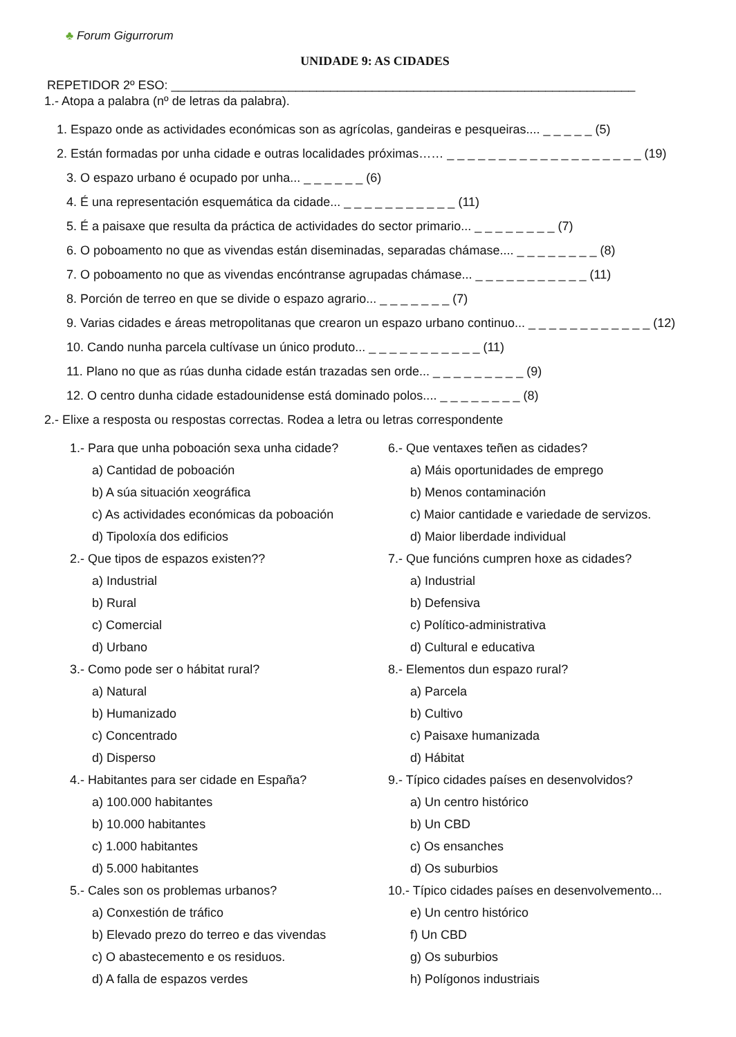♣ Forum Gigurrorum
UNIDADE 9: AS CIDADES
REPETIDOR 2º ESO: ___________________________________________________________________
1.- Atopa a palabra (nº de letras da palabra).
1. Espazo onde as actividades económicas son as agrícolas, gandeiras e pesqueiras.... _ _ _ _ _ (5)
2. Están formadas por unha cidade e outras localidades próximas…… _ _ _ _ _ _ _ _ _ _ _ _ _ _ _ _ _ _ _ (19)
3. O espazo urbano é ocupado por unha... _ _ _ _ _ _ (6)
4. É una representación esquemática da cidade... _ _ _ _ _ _ _ _ _ _ _ (11)
5. É a paisaxe que resulta da práctica de actividades do sector primario... _ _ _ _ _ _ _ _ (7)
6. O poboamento no que as vivendas están diseminadas, separadas chámase.... _ _ _ _ _ _ _ _ (8)
7. O poboamento no que as vivendas encóntranse agrupadas chámase... _ _ _ _ _ _ _ _ _ _ _ (11)
8. Porción de terreo en que se divide o espazo agrario... _ _ _ _ _ _ _ (7)
9. Varias cidades e áreas metropolitanas que crearon un espazo urbano continuo... _ _ _ _ _ _ _ _ _ _ _ _ (12)
10. Cando nunha parcela cultívase un único produto... _ _ _ _ _ _ _ _ _ _ _ (11)
11. Plano no que as rúas dunha cidade están trazadas sen orde... _ _ _ _ _ _ _ _ _ (9)
12. O centro dunha cidade estadounidense está dominado polos.... _ _ _ _ _ _ _ _ (8)
2.- Elixe a resposta ou respostas correctas. Rodea a letra ou letras correspondente
1.- Para que unha poboación sexa unha cidade?
a) Cantidad de poboación
b) A súa situación xeográfica
c) As actividades económicas da poboación
d) Tipoloxía dos edificios
2.- Que tipos de espazos existen??
a) Industrial
b) Rural
c) Comercial
d) Urbano
3.- Como pode ser o hábitat rural?
a) Natural
b) Humanizado
c) Concentrado
d) Disperso
4.- Habitantes para ser cidade en España?
a) 100.000 habitantes
b) 10.000 habitantes
c) 1.000 habitantes
d) 5.000 habitantes
5.- Cales son os problemas urbanos?
a) Conxestión de tráfico
b) Elevado prezo do terreo e das vivendas
c) O abastecemento e os residuos.
d) A falla de espazos verdes
6.- Que ventaxes teñen as cidades?
a) Máis oportunidades de emprego
b) Menos contaminación
c) Maior cantidade e variedade de servizos.
d) Maior liberdade individual
7.- Que funcións cumpren hoxe as cidades?
a) Industrial
b) Defensiva
c) Político-administrativa
d) Cultural e educativa
8.- Elementos dun espazo rural?
a) Parcela
b) Cultivo
c) Paisaxe humanizada
d) Hábitat
9.- Típico cidades países en desenvolvidos?
a) Un centro histórico
b) Un CBD
c) Os ensanches
d) Os suburbios
10.- Típico cidades países en desenvolvemento...
e) Un centro histórico
f) Un CBD
g) Os suburbios
h) Polígonos industriais